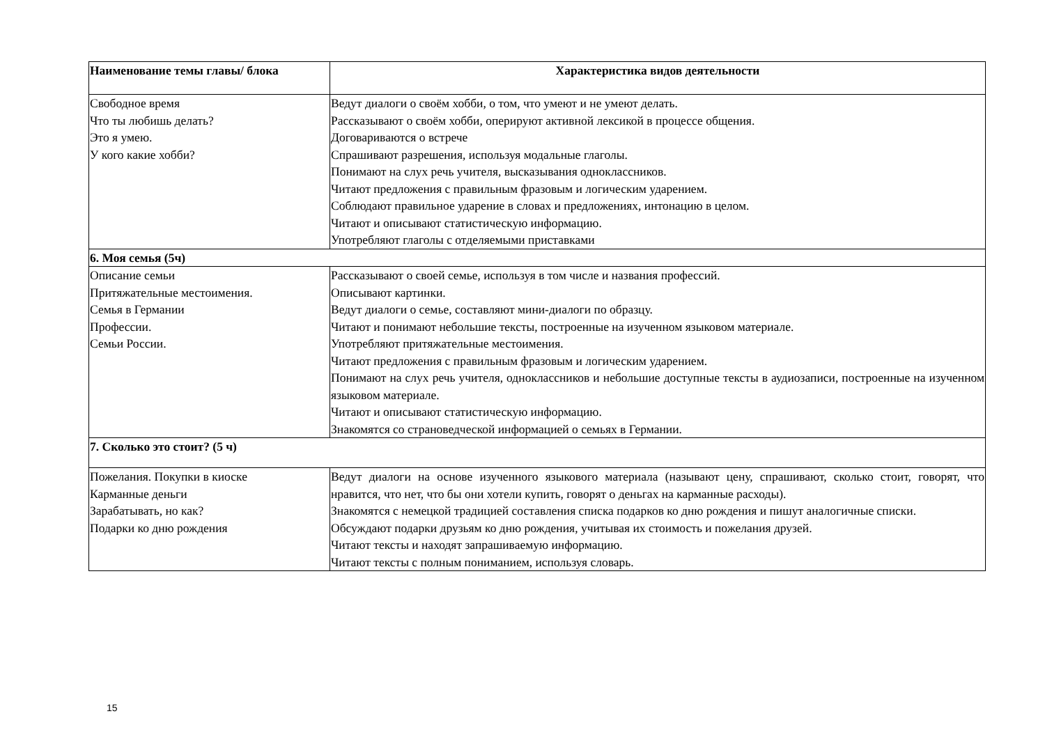| Наименование темы главы/ блока | Характеристика видов деятельности |
| --- | --- |
| Свободное время Что ты любишь делать? Это я умею. У кого какие хобби? | Ведут диалоги о своём хобби, о том, что умеют и не умеют делать. Рассказывают о своём хобби, оперируют активной лексикой в процессе общения. Договариваются о встрече Спрашивают разрешения, используя модальные глаголы. Понимают на слух речь учителя, высказывания одноклассников. Читают предложения с правильным фразовым и логическим ударением. Соблюдают правильное ударение в словах и предложениях, интонацию в целом. Читают и описывают статистическую информацию. Употребляют глаголы с отделяемыми приставками |
| 6. Моя семья (5ч) | |
| Описание семьи Притяжательные местоимения. Семья в Германии Профессии. Семьи России. | Рассказывают о своей семье, используя в том числе и названия профессий. Описывают картинки. Ведут диалоги о семье, составляют мини-диалоги по образцу. Читают и понимают небольшие тексты, построенные на изученном языковом материале. Употребляют притяжательные местоимения. Читают предложения с правильным фразовым и логическим ударением. Понимают на слух речь учителя, одноклассников и небольшие доступные тексты в аудиозаписи, построенные на изученном языковом материале. Читают и описывают статистическую информацию. Знакомятся со страноведческой информацией о семьях в Германии. |
| 7. Сколько это стоит? (5 ч) | |
| Пожелания. Покупки в киоске Карманные деньги Зарабатывать, но как? Подарки ко дню рождения | Ведут диалоги на основе изученного языкового материала (называют цену, спрашивают, сколько стоит, говорят, что нравится, что нет, что бы они хотели купить, говорят о деньгах на карманные расходы). Знакомятся с немецкой традицией составления списка подарков ко дню рождения и пишут аналогичные списки. Обсуждают подарки друзьям ко дню рождения, учитывая их стоимость и пожелания друзей. Читают тексты и находят запрашиваемую информацию. Читают тексты с полным пониманием, используя словарь. |
15